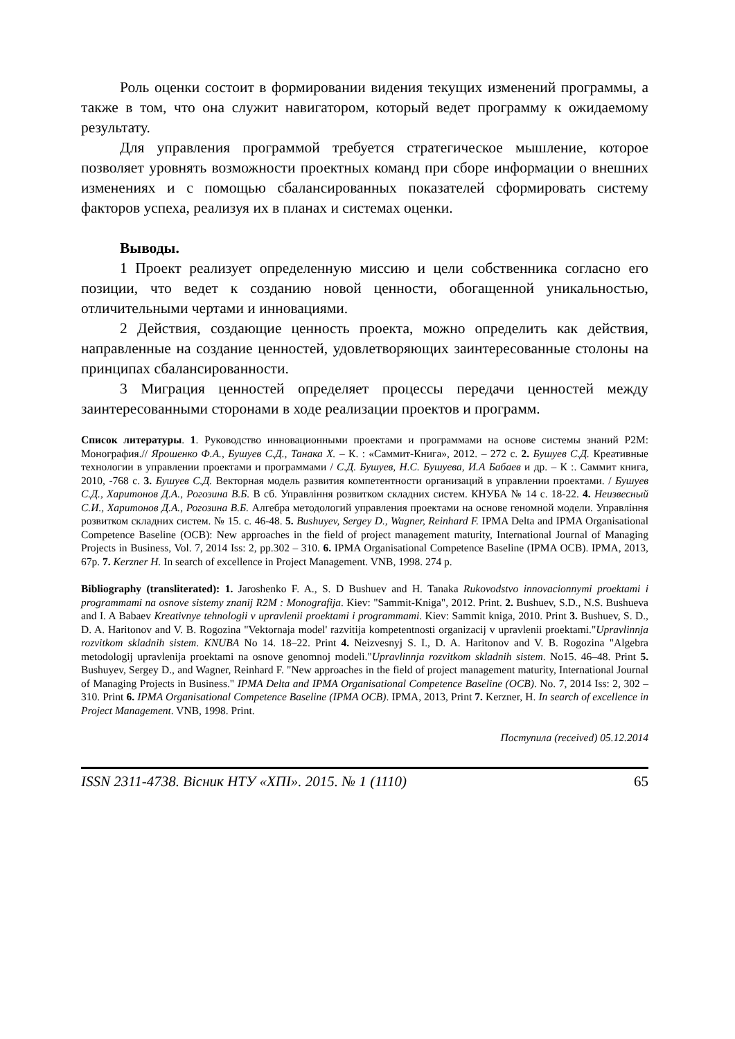Роль оценки состоит в формировании видения текущих изменений программы, а также в том, что она служит навигатором, который ведет программу к ожидаемому результату.
Для управления программой требуется стратегическое мышление, которое позволяет уровнять возможности проектных команд при сборе информации о внешних изменениях и с помощью сбалансированных показателей сформировать систему факторов успеха, реализуя их в планах и системах оценки.
Выводы.
1 Проект реализует определенную миссию и цели собственника согласно его позиции, что ведет к созданию новой ценности, обогащенной уникальностью, отличительными чертами и инновациями.
2 Действия, создающие ценность проекта, можно определить как действия, направленные на создание ценностей, удовлетворяющих заинтересованные столоны на принципах сбалансированности.
3 Миграция ценностей определяет процессы передачи ценностей между заинтересованными сторонами в ходе реализации проектов и программ.
Список литературы. 1. Руководство инновационными проектами и программами на основе системы знаний P2M: Монография.// Ярошенко Ф.А., Бушуев С.Д., Танака Х. – К. : «Саммит-Книга», 2012. – 272 с. 2. Бушуев С.Д. Креативные технологии в управлении проектами и программами / С.Д. Бушуев, Н.С. Бушуева, И.А Бабаев и др. – К :. Саммит книга, 2010, -768 с. 3. Бушуев С.Д. Векторная модель развития компетентности организаций в управлении проектами. / Бушуев С.Д., Харитонов Д.А., Рогозина В.Б. В сб. Управління розвитком складних систем. КНУБА № 14 с. 18-22. 4. Неизвесный С.И., Харитонов Д.А., Рогозина В.Б. Алгебра методологий управления проектами на основе геномной модели. Управління розвитком складних систем. № 15. с. 46-48. 5. Bushuyev, Sergey D., Wagner, Reinhard F. IPMA Delta and IPMA Organisational Competence Baseline (OCB): New approaches in the field of project management maturity, International Journal of Managing Projects in Business, Vol. 7, 2014 Iss: 2, pp.302 – 310. 6. IPMA Organisational Competence Baseline (IPMA OCB). IPMA, 2013, 67p. 7. Kerzner H. In search of excellence in Project Management. VNB, 1998. 274 p.
Bibliography (transliterated): 1. Jaroshenko F. A., S. D Bushuev and H. Tanaka Rukovodstvo innovacionnymi proektami i programmami na osnove sistemy znanij R2M : Monografija. Kiev: "Sammit-Kniga", 2012. Print. 2. Bushuev, S.D., N.S. Bushueva and I. A Babaev Kreativnye tehnologii v upravlenii proektami i programmami. Kiev: Sammit kniga, 2010. Print 3. Bushuev, S. D., D. A. Haritonov and V. B. Rogozina "Vektornaja model' razvitija kompetentnosti organizacij v upravlenii proektami."Upravlinnja rozvitkom skladnih sistem. KNUBA No 14. 18–22. Print 4. Neizvesnyj S. I., D. A. Haritonov and V. B. Rogozina "Algebra metodologij upravlenija proektami na osnove genomnoj modeli."Upravlinnja rozvitkom skladnih sistem. No15. 46–48. Print 5. Bushuyev, Sergey D., and Wagner, Reinhard F. "New approaches in the field of project management maturity, International Journal of Managing Projects in Business." IPMA Delta and IPMA Organisational Competence Baseline (OCB). No. 7, 2014 Iss: 2, 302 – 310. Print 6. IPMA Organisational Competence Baseline (IPMA OCB). IPMA, 2013, Print 7. Kerzner, H. In search of excellence in Project Management. VNB, 1998. Print.
Поступила (received) 05.12.2014
ISSN 2311-4738. Вісник НТУ «ХПІ». 2015. № 1 (1110) 65